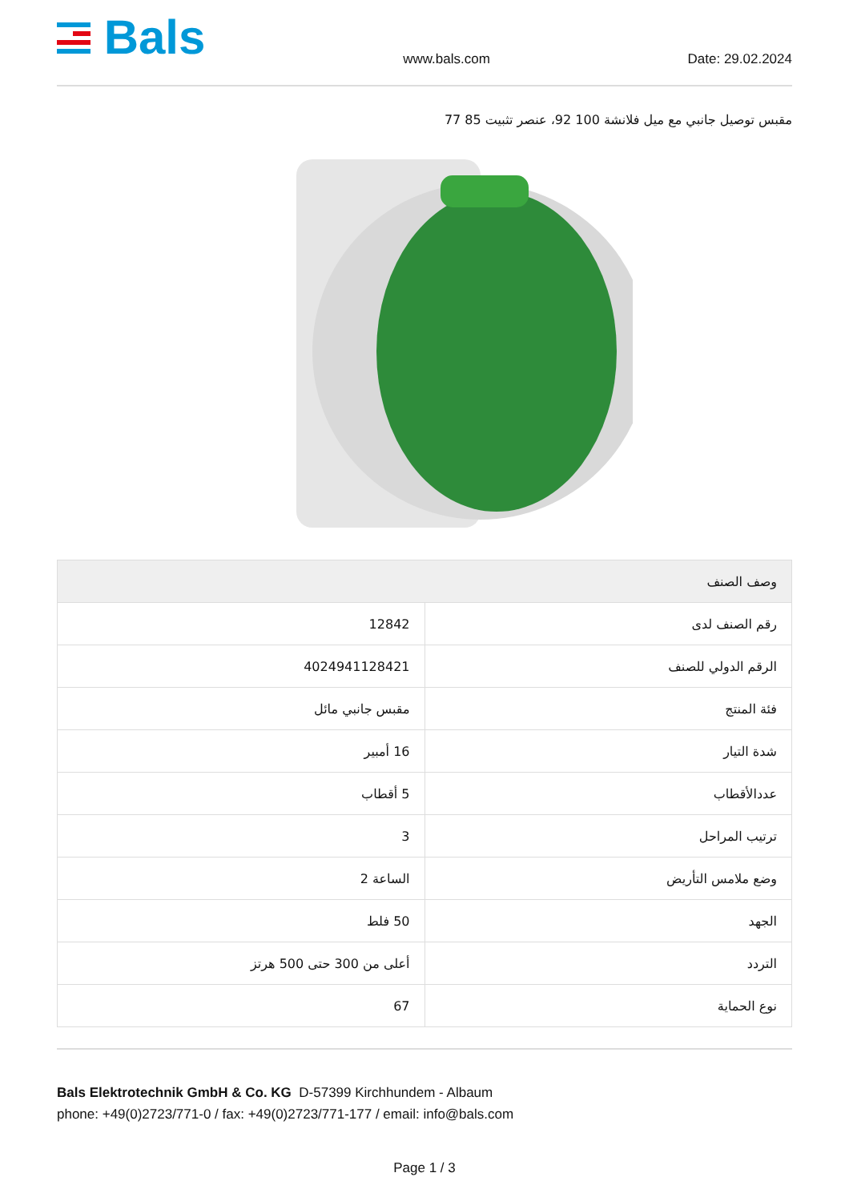Bals
www.bals.com
Date: 29.02.2024
مقبس توصيل جانبي مع ميل فلانشة 100 92، عنصر تثبيت 85 77
| وصف الصنف | |
| --- | --- |
| رقم الصنف لدى | 12842 |
| الرقم الدولي للصنف | 4024941128421 |
| فئة المنتج | مقبس جانبي مائل |
| شدة التيار | 16 أمبير |
| عددالأقطاب | 5 أقطاب |
| ترتيب المراحل | 3 |
| وضع ملامس التأريض | الساعة 2 |
| الجهد | 50 فلط |
| التردد | أعلى من 300 حتى 500 هرتز |
| نوع الحماية | 67 |
Bals Elektrotechnik GmbH & Co. KG D-57399 Kirchhundem - Albaum
phone: +49(0)2723/771-0 / fax: +49(0)2723/771-177 / email: info@bals.com
Page 1 / 3